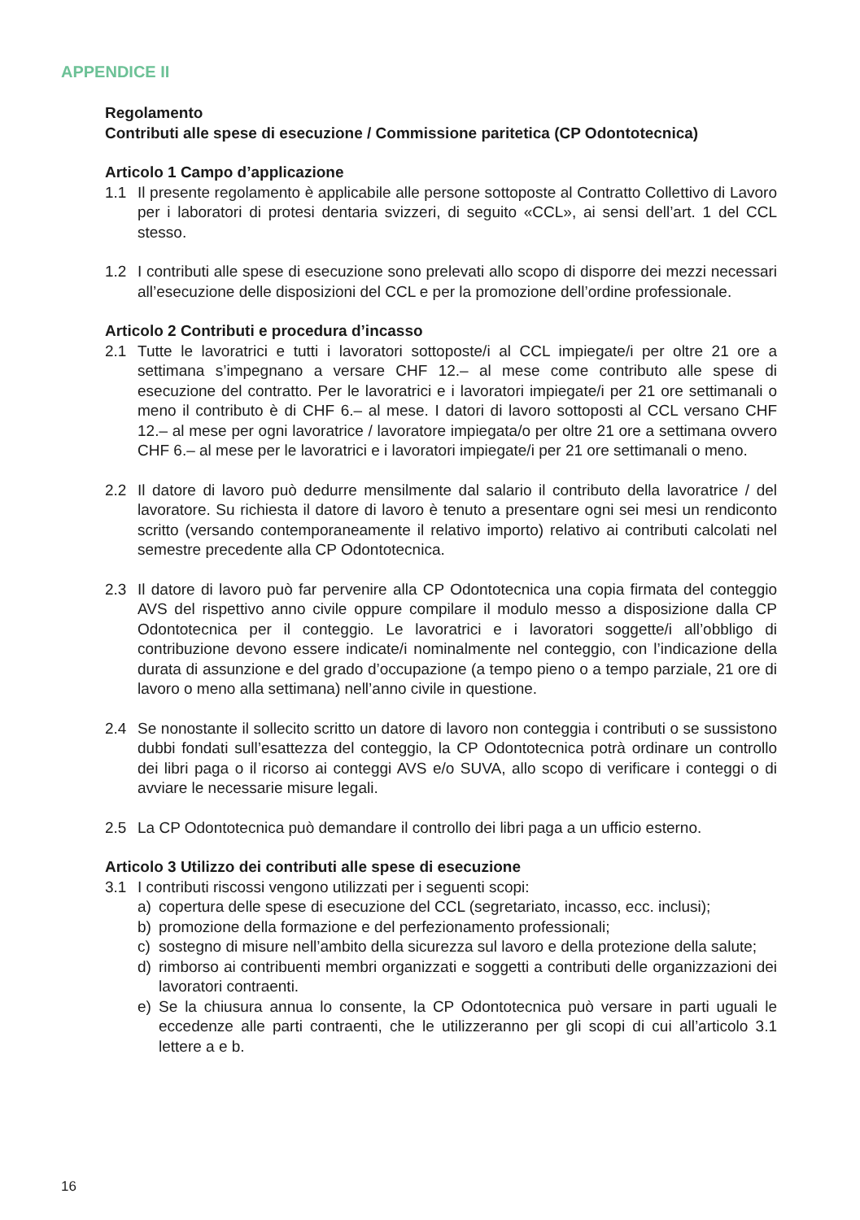APPENDICE II
Regolamento
Contributi alle spese di esecuzione / Commissione paritetica (CP Odontotecnica)
Articolo 1 Campo d’applicazione
1.1 Il presente regolamento è applicabile alle persone sottoposte al Contratto Collettivo di Lavoro per i laboratori di protesi dentaria svizzeri, di seguito «CCL», ai sensi dell’art. 1 del CCL stesso.
1.2 I contributi alle spese di esecuzione sono prelevati allo scopo di disporre dei mezzi necessari all’esecuzione delle disposizioni del CCL e per la promozione dell’ordine professionale.
Articolo 2 Contributi e procedura d’incasso
2.1 Tutte le lavoratrici e tutti i lavoratori sottoposte/i al CCL impiegate/i per oltre 21 ore a settimana s’impegnano a versare CHF 12.– al mese come contributo alle spese di esecuzione del contratto. Per le lavoratrici e i lavoratori impiegate/i per 21 ore settimanali o meno il contributo è di CHF 6.– al mese. I datori di lavoro sottoposti al CCL versano CHF 12.– al mese per ogni lavoratrice / lavoratore impiegata/o per oltre 21 ore a settimana ovvero CHF 6.– al mese per le lavoratrici e i lavoratori impiegate/i per 21 ore settimanali o meno.
2.2 Il datore di lavoro può dedurre mensilmente dal salario il contributo della lavoratrice / del lavoratore. Su richiesta il datore di lavoro è tenuto a presentare ogni sei mesi un rendiconto scritto (versando contemporaneamente il relativo importo) relativo ai contributi calcolati nel semestre precedente alla CP Odontotecnica.
2.3 Il datore di lavoro può far pervenire alla CP Odontotecnica una copia firmata del conteggio AVS del rispettivo anno civile oppure compilare il modulo messo a disposizione dalla CP Odontotecnica per il conteggio. Le lavoratrici e i lavoratori soggette/i all’obbligo di contribuzione devono essere indicate/i nominalmente nel conteggio, con l’indicazione della durata di assunzione e del grado d’occupazione (a tempo pieno o a tempo parziale, 21 ore di lavoro o meno alla settimana) nell’anno civile in questione.
2.4 Se nonostante il sollecito scritto un datore di lavoro non conteggia i contributi o se sussistono dubbi fondati sull’esattezza del conteggio, la CP Odontotecnica potrà ordinare un controllo dei libri paga o il ricorso ai conteggi AVS e/o SUVA, allo scopo di verificare i conteggi o di avviare le necessarie misure legali.
2.5 La CP Odontotecnica può demandare il controllo dei libri paga a un ufficio esterno.
Articolo 3 Utilizzo dei contributi alle spese di esecuzione
3.1 I contributi riscossi vengono utilizzati per i seguenti scopi:
a) copertura delle spese di esecuzione del CCL (segretariato, incasso, ecc. inclusi);
b) promozione della formazione e del perfezionamento professionali;
c) sostegno di misure nell’ambito della sicurezza sul lavoro e della protezione della salute;
d) rimborso ai contribuenti membri organizzati e soggetti a contributi delle organizzazioni dei lavoratori contraenti.
e) Se la chiusura annua lo consente, la CP Odontotecnica può versare in parti uguali le eccedenze alle parti contraenti, che le utilizzeranno per gli scopi di cui all’articolo 3.1 lettere a e b.
16